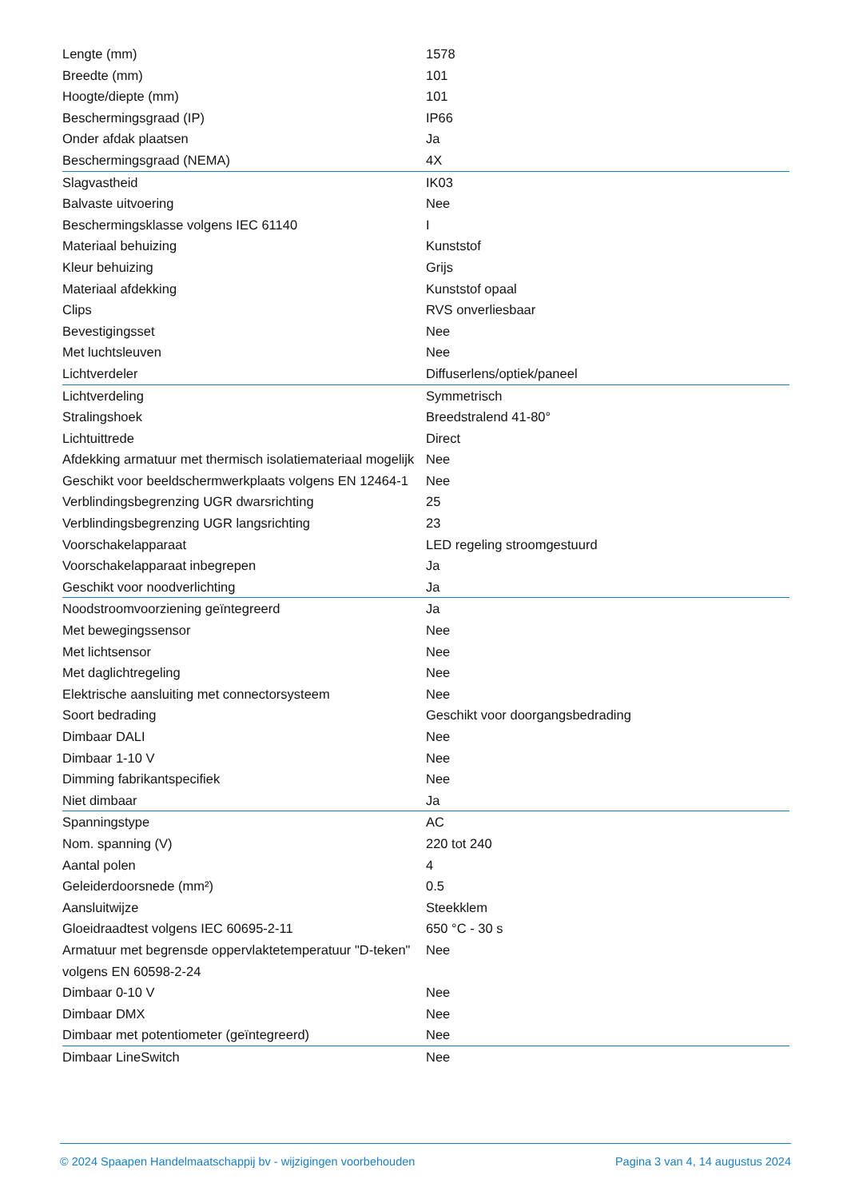| Lengte (mm) | 1578 |
| Breedte (mm) | 101 |
| Hoogte/diepte (mm) | 101 |
| Beschermingsgraad (IP) | IP66 |
| Onder afdak plaatsen | Ja |
| Beschermingsgraad (NEMA) | 4X |
| Slagvastheid | IK03 |
| Balvaste uitvoering | Nee |
| Beschermingsklasse volgens IEC 61140 | I |
| Materiaal behuizing | Kunststof |
| Kleur behuizing | Grijs |
| Materiaal afdekking | Kunststof opaal |
| Clips | RVS onverliesbaar |
| Bevestigingsset | Nee |
| Met luchtsleuven | Nee |
| Lichtverdeler | Diffuserlens/optiek/paneel |
| Lichtverdeling | Symmetrisch |
| Stralingshoek | Breedstralend 41-80° |
| Lichtuittrede | Direct |
| Afdekking armatuur met thermisch isolatiemateriaal mogelijk | Nee |
| Geschikt voor beeldschermwerkplaats volgens EN 12464-1 | Nee |
| Verblindingsbegrenzing UGR dwarsrichting | 25 |
| Verblindingsbegrenzing UGR langsrichting | 23 |
| Voorschakelapparaat | LED regeling stroomgestuurd |
| Voorschakelapparaat inbegrepen | Ja |
| Geschikt voor noodverlichting | Ja |
| Noodstroomvoorziening geïntegreerd | Ja |
| Met bewegingssensor | Nee |
| Met lichtsensor | Nee |
| Met daglichtregeling | Nee |
| Elektrische aansluiting met connectorsysteem | Nee |
| Soort bedrading | Geschikt voor doorgangsbedrading |
| Dimbaar DALI | Nee |
| Dimbaar 1-10 V | Nee |
| Dimming fabrikantspecifiek | Nee |
| Niet dimbaar | Ja |
| Spanningstype | AC |
| Nom. spanning (V) | 220 tot 240 |
| Aantal polen | 4 |
| Geleiderdoorsnede (mm²) | 0.5 |
| Aansluitwijze | Steekklem |
| Gloeidraadtest volgens IEC 60695-2-11 | 650 °C - 30 s |
| Armatuur met begrensde oppervlaktetemperatuur "D-teken" volgens EN 60598-2-24 | Nee |
| Dimbaar 0-10 V | Nee |
| Dimbaar DMX | Nee |
| Dimbaar met potentiometer (geïntegreerd) | Nee |
| Dimbaar LineSwitch | Nee |
© 2024 Spaapen Handelmaatschappij bv - wijzigingen voorbehouden Pagina 3 van 4, 14 augustus 2024